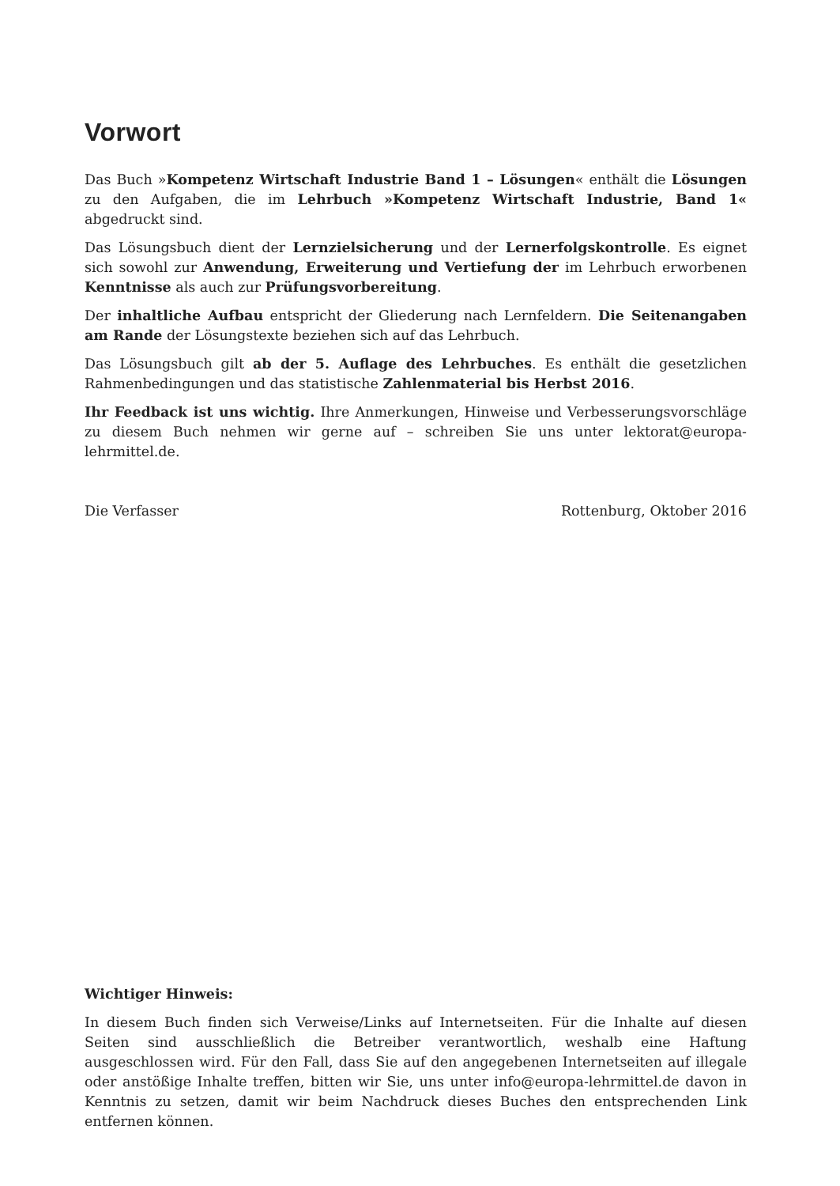Vorwort
Das Buch »Kompetenz Wirtschaft Industrie Band 1 – Lösungen« enthält die Lösungen zu den Aufgaben, die im Lehrbuch »Kompetenz Wirtschaft Industrie, Band 1« abgedruckt sind.
Das Lösungsbuch dient der Lernzielsicherung und der Lernerfolgskontrolle. Es eignet sich sowohl zur Anwendung, Erweiterung und Vertiefung der im Lehrbuch erworbenen Kenntnisse als auch zur Prüfungsvorbereitung.
Der inhaltliche Aufbau entspricht der Gliederung nach Lernfeldern. Die Seitenangaben am Rande der Lösungstexte beziehen sich auf das Lehrbuch.
Das Lösungsbuch gilt ab der 5. Auflage des Lehrbuches. Es enthält die gesetzlichen Rahmenbedingungen und das statistische Zahlenmaterial bis Herbst 2016.
Ihr Feedback ist uns wichtig. Ihre Anmerkungen, Hinweise und Verbesserungsvorschläge zu diesem Buch nehmen wir gerne auf – schreiben Sie uns unter lektorat@europa-lehrmittel.de.
Die Verfasser Rottenburg, Oktober 2016
Wichtiger Hinweis:
In diesem Buch finden sich Verweise/Links auf Internetseiten. Für die Inhalte auf diesen Seiten sind ausschließlich die Betreiber verantwortlich, weshalb eine Haftung ausgeschlossen wird. Für den Fall, dass Sie auf den angegebenen Internetseiten auf illegale oder anstößige Inhalte treffen, bitten wir Sie, uns unter info@europa-lehrmittel.de davon in Kenntnis zu setzen, damit wir beim Nachdruck dieses Buches den entsprechenden Link entfernen können.